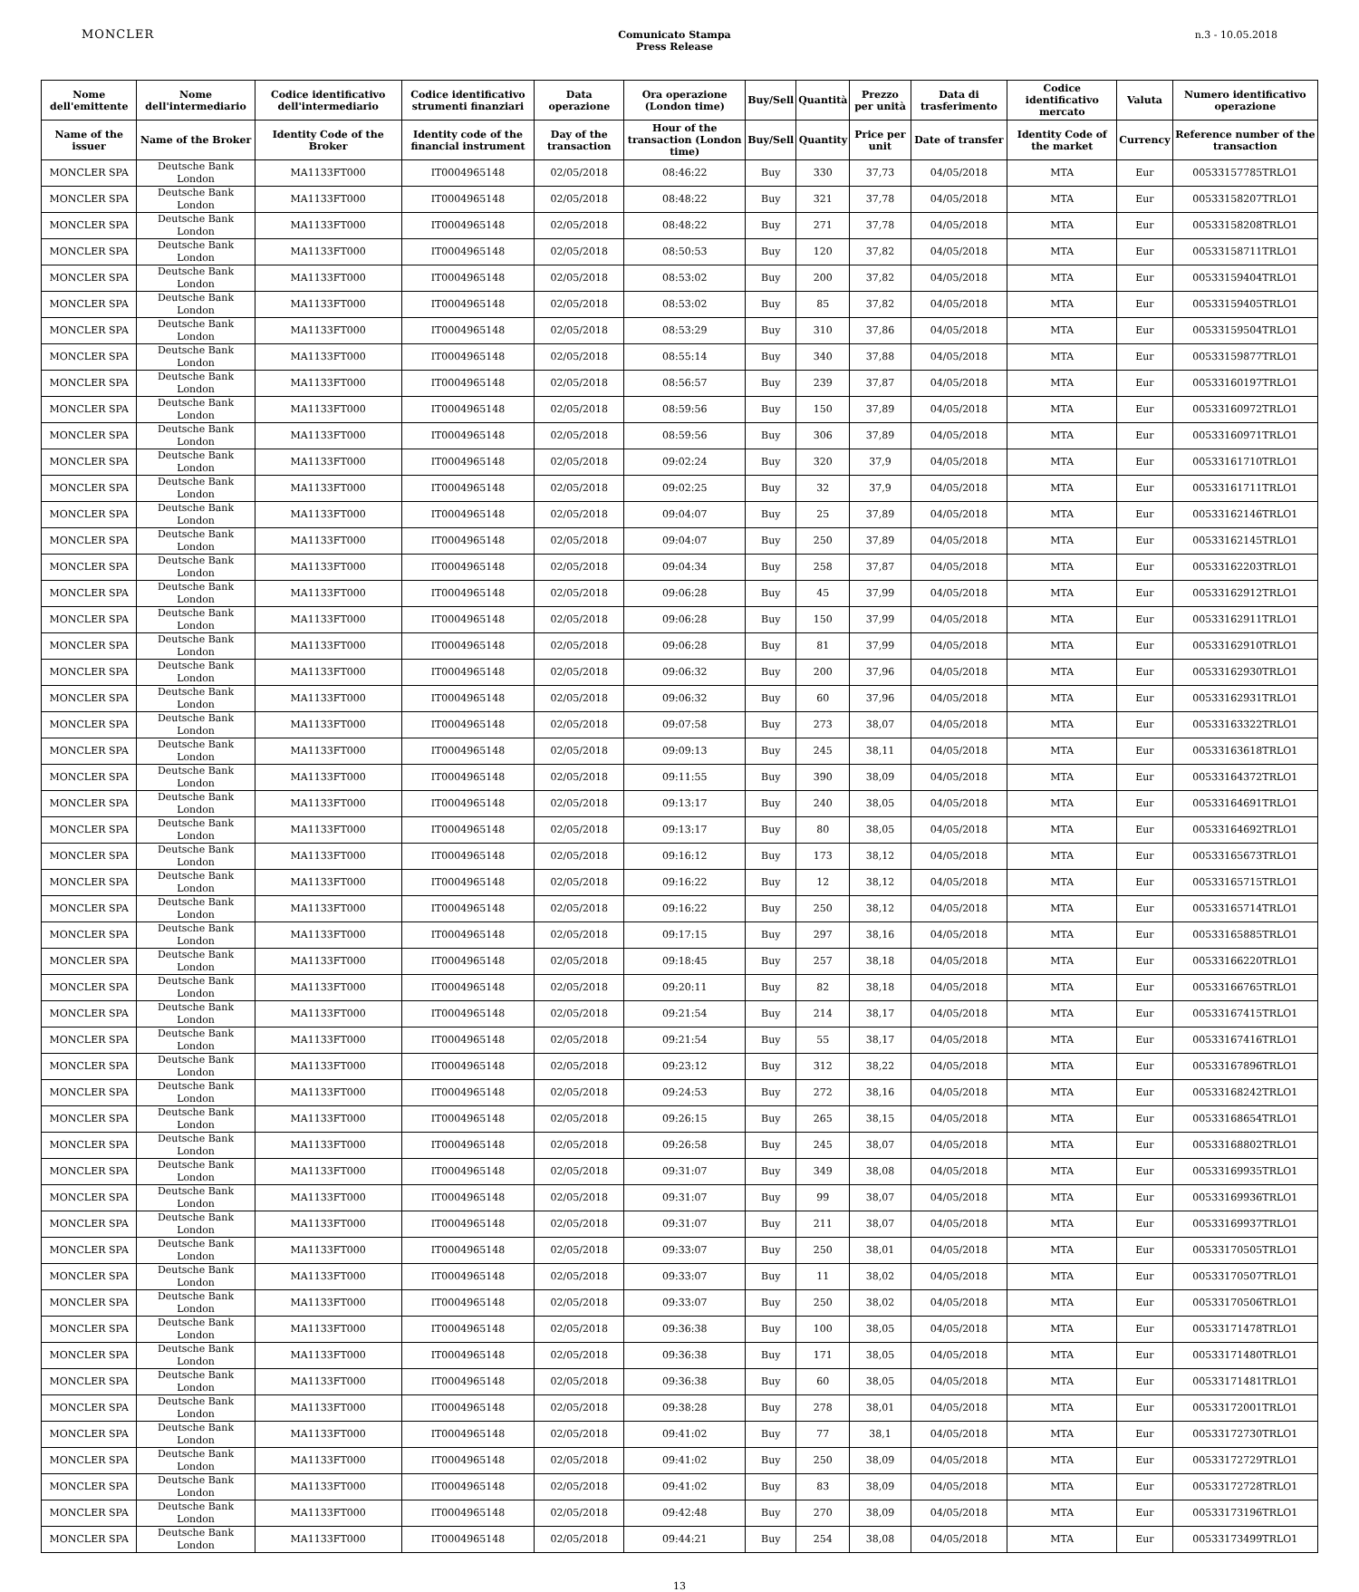MONCLER
Comunicato Stampa
Press Release
n.3 - 10.05.2018
| Nome dell'emittente | Nome dell'intermediario | Codice identificativo dell'intermediario | Codice identificativo strumenti finanziari | Data operazione | Ora operazione (London time) | Buy/Sell | Quantità | Prezzo per unità | Data di trasferimento | Codice identificativo mercato | Valuta | Numero identificativo operazione |
| --- | --- | --- | --- | --- | --- | --- | --- | --- | --- | --- | --- | --- |
| Name of the issuer | Name of the Broker | Identity Code of the Broker | Identity code of the financial instrument | Day of the transaction | Hour of the transaction (London time) | Buy/Sell | Quantity | Price per unit | Date of transfer | Identity Code of the market | Currency | Reference number of the transaction |
| MONCLER SPA | Deutsche Bank London | MA1133FT000 | IT0004965148 | 02/05/2018 | 08:46:22 | Buy | 330 | 37,73 | 04/05/2018 | MTA | Eur | 00533157785TRLO1 |
| MONCLER SPA | Deutsche Bank London | MA1133FT000 | IT0004965148 | 02/05/2018 | 08:48:22 | Buy | 321 | 37,78 | 04/05/2018 | MTA | Eur | 00533158207TRLO1 |
| MONCLER SPA | Deutsche Bank London | MA1133FT000 | IT0004965148 | 02/05/2018 | 08:48:22 | Buy | 271 | 37,78 | 04/05/2018 | MTA | Eur | 00533158208TRLO1 |
| MONCLER SPA | Deutsche Bank London | MA1133FT000 | IT0004965148 | 02/05/2018 | 08:50:53 | Buy | 120 | 37,82 | 04/05/2018 | MTA | Eur | 00533158711TRLO1 |
| MONCLER SPA | Deutsche Bank London | MA1133FT000 | IT0004965148 | 02/05/2018 | 08:53:02 | Buy | 200 | 37,82 | 04/05/2018 | MTA | Eur | 00533159404TRLO1 |
| MONCLER SPA | Deutsche Bank London | MA1133FT000 | IT0004965148 | 02/05/2018 | 08:53:02 | Buy | 85 | 37,82 | 04/05/2018 | MTA | Eur | 00533159405TRLO1 |
| MONCLER SPA | Deutsche Bank London | MA1133FT000 | IT0004965148 | 02/05/2018 | 08:53:29 | Buy | 310 | 37,86 | 04/05/2018 | MTA | Eur | 00533159504TRLO1 |
| MONCLER SPA | Deutsche Bank London | MA1133FT000 | IT0004965148 | 02/05/2018 | 08:55:14 | Buy | 340 | 37,88 | 04/05/2018 | MTA | Eur | 00533159877TRLO1 |
| MONCLER SPA | Deutsche Bank London | MA1133FT000 | IT0004965148 | 02/05/2018 | 08:56:57 | Buy | 239 | 37,87 | 04/05/2018 | MTA | Eur | 00533160197TRLO1 |
| MONCLER SPA | Deutsche Bank London | MA1133FT000 | IT0004965148 | 02/05/2018 | 08:59:56 | Buy | 150 | 37,89 | 04/05/2018 | MTA | Eur | 00533160972TRLO1 |
| MONCLER SPA | Deutsche Bank London | MA1133FT000 | IT0004965148 | 02/05/2018 | 08:59:56 | Buy | 306 | 37,89 | 04/05/2018 | MTA | Eur | 00533160971TRLO1 |
| MONCLER SPA | Deutsche Bank London | MA1133FT000 | IT0004965148 | 02/05/2018 | 09:02:24 | Buy | 320 | 37,9 | 04/05/2018 | MTA | Eur | 00533161710TRLO1 |
| MONCLER SPA | Deutsche Bank London | MA1133FT000 | IT0004965148 | 02/05/2018 | 09:02:25 | Buy | 32 | 37,9 | 04/05/2018 | MTA | Eur | 00533161711TRLO1 |
| MONCLER SPA | Deutsche Bank London | MA1133FT000 | IT0004965148 | 02/05/2018 | 09:04:07 | Buy | 25 | 37,89 | 04/05/2018 | MTA | Eur | 00533162146TRLO1 |
| MONCLER SPA | Deutsche Bank London | MA1133FT000 | IT0004965148 | 02/05/2018 | 09:04:07 | Buy | 250 | 37,89 | 04/05/2018 | MTA | Eur | 00533162145TRLO1 |
| MONCLER SPA | Deutsche Bank London | MA1133FT000 | IT0004965148 | 02/05/2018 | 09:04:34 | Buy | 258 | 37,87 | 04/05/2018 | MTA | Eur | 00533162203TRLO1 |
| MONCLER SPA | Deutsche Bank London | MA1133FT000 | IT0004965148 | 02/05/2018 | 09:06:28 | Buy | 45 | 37,99 | 04/05/2018 | MTA | Eur | 00533162912TRLO1 |
| MONCLER SPA | Deutsche Bank London | MA1133FT000 | IT0004965148 | 02/05/2018 | 09:06:28 | Buy | 150 | 37,99 | 04/05/2018 | MTA | Eur | 00533162911TRLO1 |
| MONCLER SPA | Deutsche Bank London | MA1133FT000 | IT0004965148 | 02/05/2018 | 09:06:28 | Buy | 81 | 37,99 | 04/05/2018 | MTA | Eur | 00533162910TRLO1 |
| MONCLER SPA | Deutsche Bank London | MA1133FT000 | IT0004965148 | 02/05/2018 | 09:06:32 | Buy | 200 | 37,96 | 04/05/2018 | MTA | Eur | 00533162930TRLO1 |
| MONCLER SPA | Deutsche Bank London | MA1133FT000 | IT0004965148 | 02/05/2018 | 09:06:32 | Buy | 60 | 37,96 | 04/05/2018 | MTA | Eur | 00533162931TRLO1 |
| MONCLER SPA | Deutsche Bank London | MA1133FT000 | IT0004965148 | 02/05/2018 | 09:07:58 | Buy | 273 | 38,07 | 04/05/2018 | MTA | Eur | 00533163322TRLO1 |
| MONCLER SPA | Deutsche Bank London | MA1133FT000 | IT0004965148 | 02/05/2018 | 09:09:13 | Buy | 245 | 38,11 | 04/05/2018 | MTA | Eur | 00533163618TRLO1 |
| MONCLER SPA | Deutsche Bank London | MA1133FT000 | IT0004965148 | 02/05/2018 | 09:11:55 | Buy | 390 | 38,09 | 04/05/2018 | MTA | Eur | 00533164372TRLO1 |
| MONCLER SPA | Deutsche Bank London | MA1133FT000 | IT0004965148 | 02/05/2018 | 09:13:17 | Buy | 240 | 38,05 | 04/05/2018 | MTA | Eur | 00533164691TRLO1 |
| MONCLER SPA | Deutsche Bank London | MA1133FT000 | IT0004965148 | 02/05/2018 | 09:13:17 | Buy | 80 | 38,05 | 04/05/2018 | MTA | Eur | 00533164692TRLO1 |
| MONCLER SPA | Deutsche Bank London | MA1133FT000 | IT0004965148 | 02/05/2018 | 09:16:12 | Buy | 173 | 38,12 | 04/05/2018 | MTA | Eur | 00533165673TRLO1 |
| MONCLER SPA | Deutsche Bank London | MA1133FT000 | IT0004965148 | 02/05/2018 | 09:16:22 | Buy | 12 | 38,12 | 04/05/2018 | MTA | Eur | 00533165715TRLO1 |
| MONCLER SPA | Deutsche Bank London | MA1133FT000 | IT0004965148 | 02/05/2018 | 09:16:22 | Buy | 250 | 38,12 | 04/05/2018 | MTA | Eur | 00533165714TRLO1 |
| MONCLER SPA | Deutsche Bank London | MA1133FT000 | IT0004965148 | 02/05/2018 | 09:17:15 | Buy | 297 | 38,16 | 04/05/2018 | MTA | Eur | 00533165885TRLO1 |
| MONCLER SPA | Deutsche Bank London | MA1133FT000 | IT0004965148 | 02/05/2018 | 09:18:45 | Buy | 257 | 38,18 | 04/05/2018 | MTA | Eur | 00533166220TRLO1 |
| MONCLER SPA | Deutsche Bank London | MA1133FT000 | IT0004965148 | 02/05/2018 | 09:20:11 | Buy | 82 | 38,18 | 04/05/2018 | MTA | Eur | 00533166765TRLO1 |
| MONCLER SPA | Deutsche Bank London | MA1133FT000 | IT0004965148 | 02/05/2018 | 09:21:54 | Buy | 214 | 38,17 | 04/05/2018 | MTA | Eur | 00533167415TRLO1 |
| MONCLER SPA | Deutsche Bank London | MA1133FT000 | IT0004965148 | 02/05/2018 | 09:21:54 | Buy | 55 | 38,17 | 04/05/2018 | MTA | Eur | 00533167416TRLO1 |
| MONCLER SPA | Deutsche Bank London | MA1133FT000 | IT0004965148 | 02/05/2018 | 09:23:12 | Buy | 312 | 38,22 | 04/05/2018 | MTA | Eur | 00533167896TRLO1 |
| MONCLER SPA | Deutsche Bank London | MA1133FT000 | IT0004965148 | 02/05/2018 | 09:24:53 | Buy | 272 | 38,16 | 04/05/2018 | MTA | Eur | 00533168242TRLO1 |
| MONCLER SPA | Deutsche Bank London | MA1133FT000 | IT0004965148 | 02/05/2018 | 09:26:15 | Buy | 265 | 38,15 | 04/05/2018 | MTA | Eur | 00533168654TRLO1 |
| MONCLER SPA | Deutsche Bank London | MA1133FT000 | IT0004965148 | 02/05/2018 | 09:26:58 | Buy | 245 | 38,07 | 04/05/2018 | MTA | Eur | 00533168802TRLO1 |
| MONCLER SPA | Deutsche Bank London | MA1133FT000 | IT0004965148 | 02/05/2018 | 09:31:07 | Buy | 349 | 38,08 | 04/05/2018 | MTA | Eur | 00533169935TRLO1 |
| MONCLER SPA | Deutsche Bank London | MA1133FT000 | IT0004965148 | 02/05/2018 | 09:31:07 | Buy | 99 | 38,07 | 04/05/2018 | MTA | Eur | 00533169936TRLO1 |
| MONCLER SPA | Deutsche Bank London | MA1133FT000 | IT0004965148 | 02/05/2018 | 09:31:07 | Buy | 211 | 38,07 | 04/05/2018 | MTA | Eur | 00533169937TRLO1 |
| MONCLER SPA | Deutsche Bank London | MA1133FT000 | IT0004965148 | 02/05/2018 | 09:33:07 | Buy | 250 | 38,01 | 04/05/2018 | MTA | Eur | 00533170505TRLO1 |
| MONCLER SPA | Deutsche Bank London | MA1133FT000 | IT0004965148 | 02/05/2018 | 09:33:07 | Buy | 11 | 38,02 | 04/05/2018 | MTA | Eur | 00533170507TRLO1 |
| MONCLER SPA | Deutsche Bank London | MA1133FT000 | IT0004965148 | 02/05/2018 | 09:33:07 | Buy | 250 | 38,02 | 04/05/2018 | MTA | Eur | 00533170506TRLO1 |
| MONCLER SPA | Deutsche Bank London | MA1133FT000 | IT0004965148 | 02/05/2018 | 09:36:38 | Buy | 100 | 38,05 | 04/05/2018 | MTA | Eur | 00533171478TRLO1 |
| MONCLER SPA | Deutsche Bank London | MA1133FT000 | IT0004965148 | 02/05/2018 | 09:36:38 | Buy | 171 | 38,05 | 04/05/2018 | MTA | Eur | 00533171480TRLO1 |
| MONCLER SPA | Deutsche Bank London | MA1133FT000 | IT0004965148 | 02/05/2018 | 09:36:38 | Buy | 60 | 38,05 | 04/05/2018 | MTA | Eur | 00533171481TRLO1 |
| MONCLER SPA | Deutsche Bank London | MA1133FT000 | IT0004965148 | 02/05/2018 | 09:38:28 | Buy | 278 | 38,01 | 04/05/2018 | MTA | Eur | 00533172001TRLO1 |
| MONCLER SPA | Deutsche Bank London | MA1133FT000 | IT0004965148 | 02/05/2018 | 09:41:02 | Buy | 77 | 38,1 | 04/05/2018 | MTA | Eur | 00533172730TRLO1 |
| MONCLER SPA | Deutsche Bank London | MA1133FT000 | IT0004965148 | 02/05/2018 | 09:41:02 | Buy | 250 | 38,09 | 04/05/2018 | MTA | Eur | 00533172729TRLO1 |
| MONCLER SPA | Deutsche Bank London | MA1133FT000 | IT0004965148 | 02/05/2018 | 09:41:02 | Buy | 83 | 38,09 | 04/05/2018 | MTA | Eur | 00533172728TRLO1 |
| MONCLER SPA | Deutsche Bank London | MA1133FT000 | IT0004965148 | 02/05/2018 | 09:42:48 | Buy | 270 | 38,09 | 04/05/2018 | MTA | Eur | 00533173196TRLO1 |
| MONCLER SPA | Deutsche Bank London | MA1133FT000 | IT0004965148 | 02/05/2018 | 09:44:21 | Buy | 254 | 38,08 | 04/05/2018 | MTA | Eur | 00533173499TRLO1 |
13